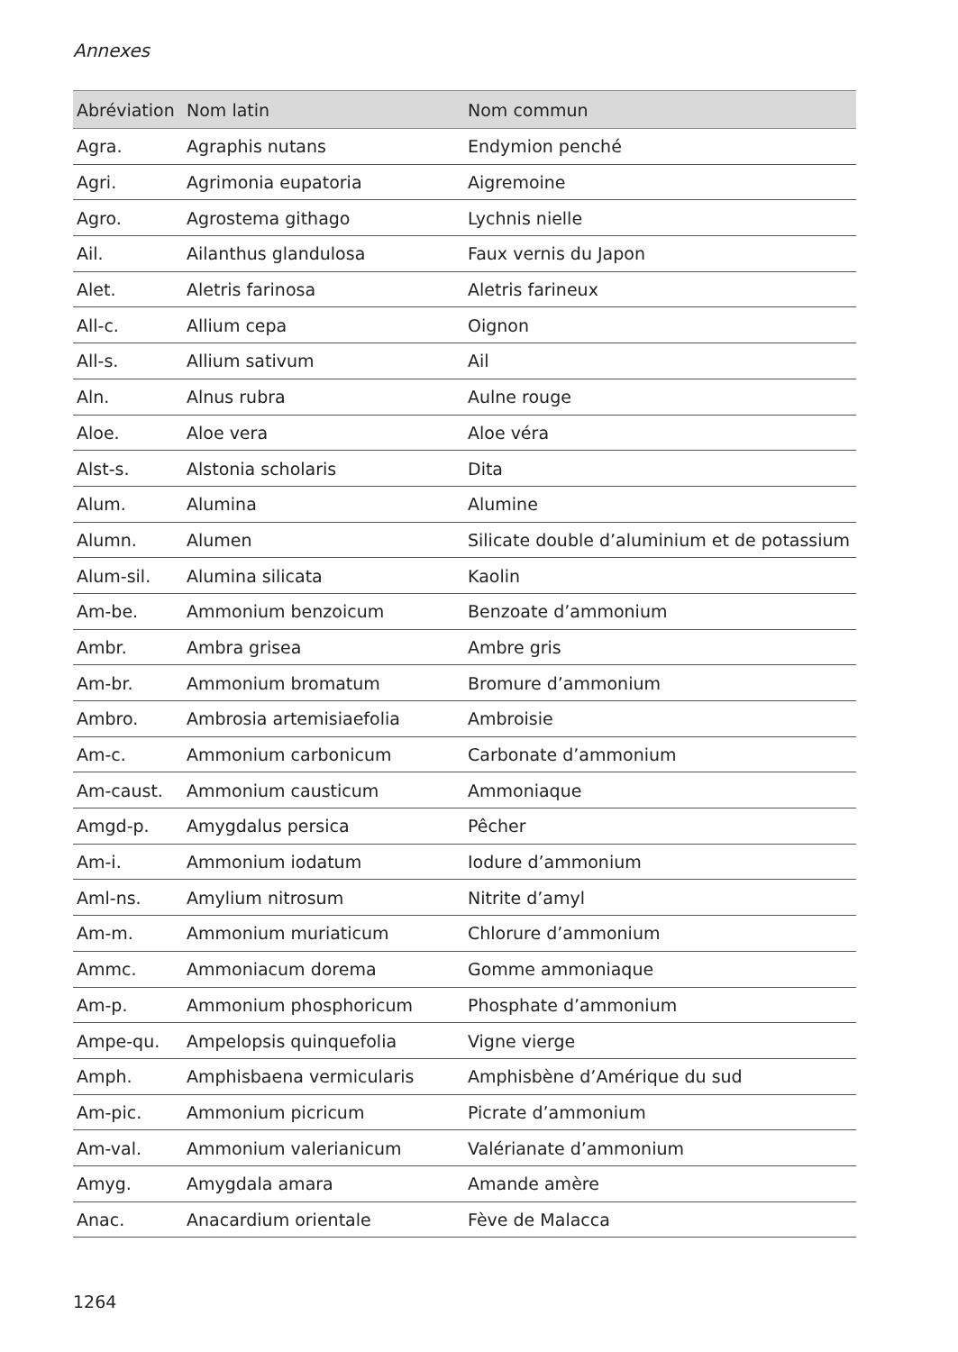Annexes
| Abréviation | Nom latin | Nom commun |
| --- | --- | --- |
| Agra. | Agraphis nutans | Endymion penché |
| Agri. | Agrimonia eupatoria | Aigremoine |
| Agro. | Agrostema githago | Lychnis nielle |
| Ail. | Ailanthus glandulosa | Faux vernis du Japon |
| Alet. | Aletris farinosa | Aletris farineux |
| All-c. | Allium cepa | Oignon |
| All-s. | Allium sativum | Ail |
| Aln. | Alnus rubra | Aulne rouge |
| Aloe. | Aloe vera | Aloe véra |
| Alst-s. | Alstonia scholaris | Dita |
| Alum. | Alumina | Alumine |
| Alumn. | Alumen | Silicate double d’aluminium et de potassium |
| Alum-sil. | Alumina silicata | Kaolin |
| Am-be. | Ammonium benzoicum | Benzoate d’ammonium |
| Ambr. | Ambra grisea | Ambre gris |
| Am-br. | Ammonium bromatum | Bromure d’ammonium |
| Ambro. | Ambrosia artemisiaefolia | Ambroisie |
| Am-c. | Ammonium carbonicum | Carbonate d’ammonium |
| Am-caust. | Ammonium causticum | Ammoniaque |
| Amgd-p. | Amygdalus persica | Pêcher |
| Am-i. | Ammonium iodatum | Iodure d’ammonium |
| Aml-ns. | Amylium nitrosum | Nitrite d’amyl |
| Am-m. | Ammonium muriaticum | Chlorure d’ammonium |
| Ammc. | Ammoniacum dorema | Gomme ammoniaque |
| Am-p. | Ammonium phosphoricum | Phosphate d’ammonium |
| Ampe-qu. | Ampelopsis quinquefolia | Vigne vierge |
| Amph. | Amphisbaena vermicularis | Amphisbène d’Amérique du sud |
| Am-pic. | Ammonium picricum | Picrate d’ammonium |
| Am-val. | Ammonium valerianicum | Valérianate d’ammonium |
| Amyg. | Amygdala amara | Amande amère |
| Anac. | Anacardium orientale | Fève de Malacca |
1264